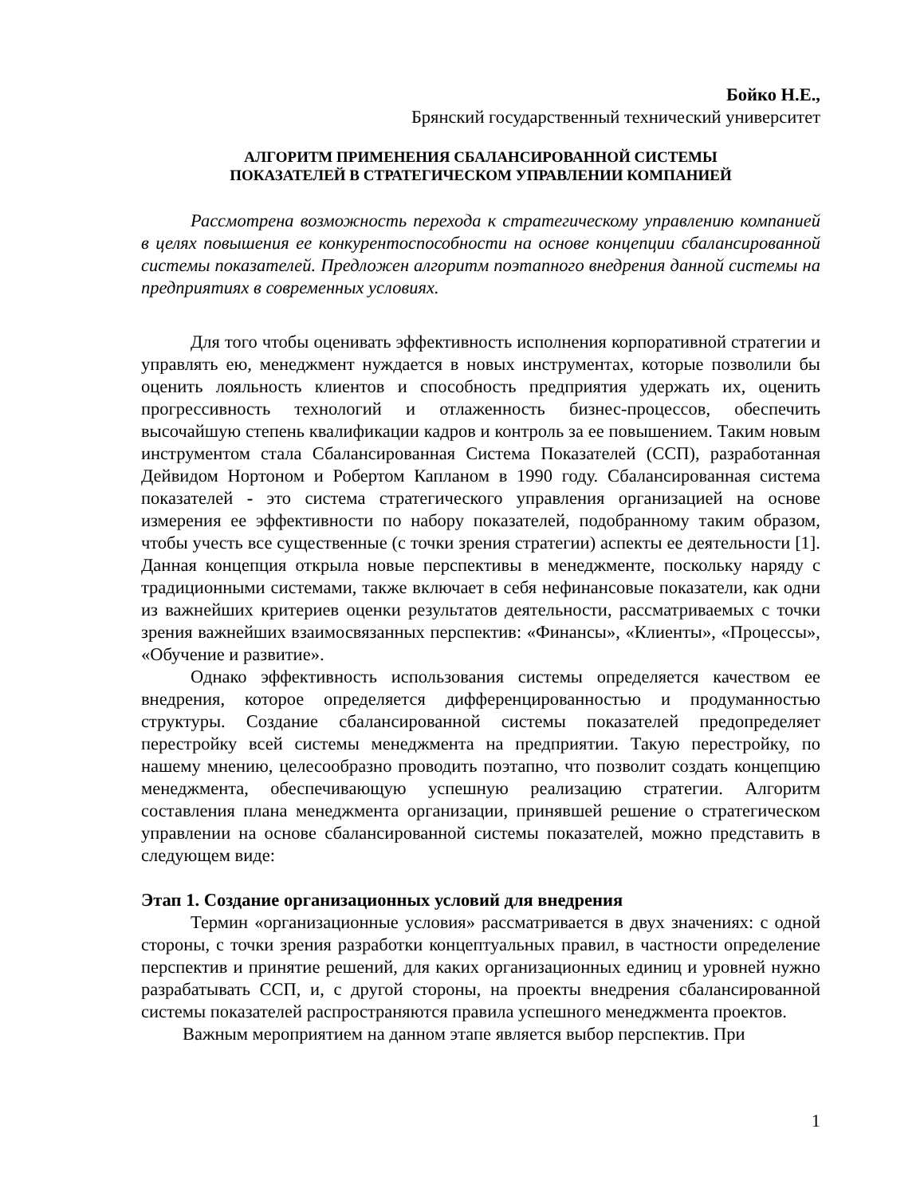Бойко Н.Е.,
Брянский государственный технический университет
АЛГОРИТМ ПРИМЕНЕНИЯ СБАЛАНСИРОВАННОЙ СИСТЕМЫ
ПОКАЗАТЕЛЕЙ В СТРАТЕГИЧЕСКОМ УПРАВЛЕНИИ КОМПАНИЕЙ
Рассмотрена возможность перехода к стратегическому управлению компанией в целях повышения ее конкурентоспособности на основе концепции сбалансированной системы показателей. Предложен алгоритм поэтапного внедрения данной системы на предприятиях в современных условиях.
Для того чтобы оценивать эффективность исполнения корпоративной стратегии и управлять ею, менеджмент нуждается в новых инструментах, которые позволили бы оценить лояльность клиентов и способность предприятия удержать их, оценить прогрессивность технологий и отлаженность бизнес-процессов, обеспечить высочайшую степень квалификации кадров и контроль за ее повышением. Таким новым инструментом стала Сбалансированная Система Показателей (ССП), разработанная Дейвидом Нортоном и Робертом Капланом в 1990 году. Сбалансированная система показателей - это система стратегического управления организацией на основе измерения ее эффективности по набору показателей, подобранному таким образом, чтобы учесть все существенные (с точки зрения стратегии) аспекты ее деятельности [1]. Данная концепция открыла новые перспективы в менеджменте, поскольку наряду с традиционными системами, также включает в себя нефинансовые показатели, как одни из важнейших критериев оценки результатов деятельности, рассматриваемых с точки зрения важнейших взаимосвязанных перспектив: «Финансы», «Клиенты», «Процессы», «Обучение и развитие».
Однако эффективность использования системы определяется качеством ее внедрения, которое определяется дифференцированностью и продуманностью структуры. Создание сбалансированной системы показателей предопределяет перестройку всей системы менеджмента на предприятии. Такую перестройку, по нашему мнению, целесообразно проводить поэтапно, что позволит создать концепцию менеджмента, обеспечивающую успешную реализацию стратегии. Алгоритм составления плана менеджмента организации, принявшей решение о стратегическом управлении на основе сбалансированной системы показателей, можно представить в следующем виде:
Этап 1. Создание организационных условий для внедрения
Термин «организационные условия» рассматривается в двух значениях: с одной стороны, с точки зрения разработки концептуальных правил, в частности определение перспектив и принятие решений, для каких организационных единиц и уровней нужно разрабатывать ССП, и, с другой стороны, на проекты внедрения сбалансированной системы показателей распространяются правила успешного менеджмента проектов.
Важным мероприятием на данном этапе является выбор перспектив. При
1